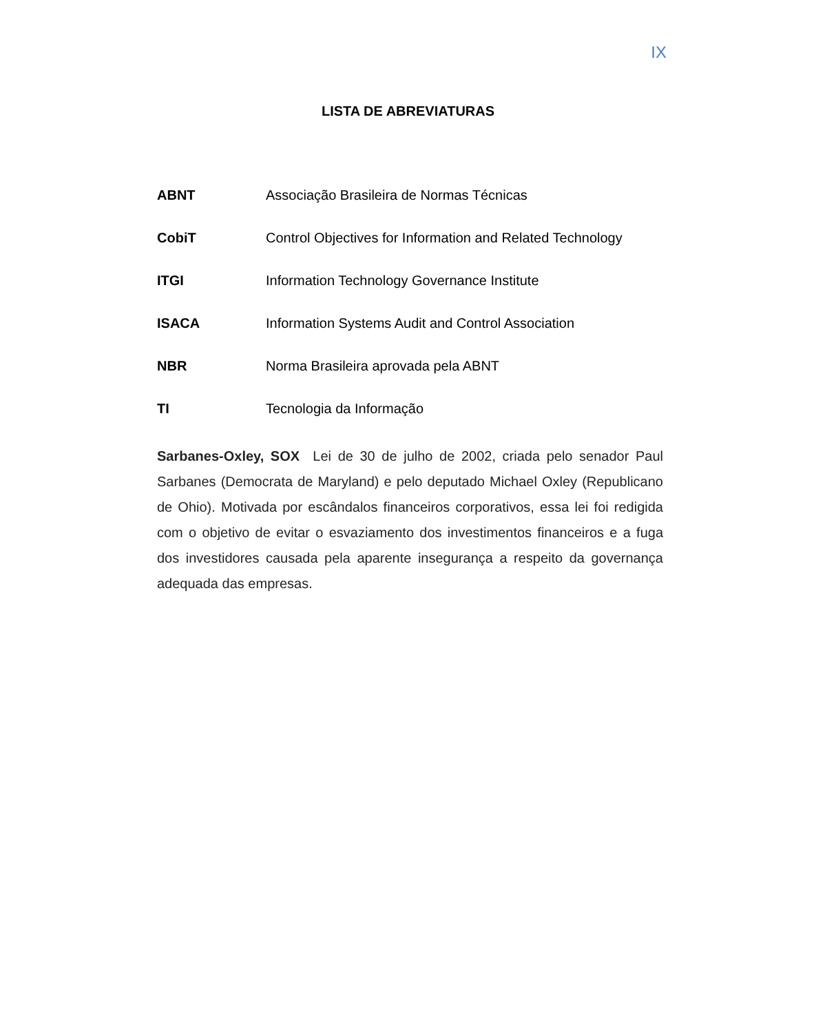IX
LISTA DE ABREVIATURAS
ABNT Associação Brasileira de Normas Técnicas
CobiT Control Objectives for Information and Related Technology
ITGI Information Technology Governance Institute
ISACA Information Systems Audit and Control Association
NBR Norma Brasileira aprovada pela ABNT
TI Tecnologia da Informação
Sarbanes-Oxley, SOX Lei de 30 de julho de 2002, criada pelo senador Paul Sarbanes (Democrata de Maryland) e pelo deputado Michael Oxley (Republicano de Ohio). Motivada por escândalos financeiros corporativos, essa lei foi redigida com o objetivo de evitar o esvaziamento dos investimentos financeiros e a fuga dos investidores causada pela aparente insegurança a respeito da governança adequada das empresas.